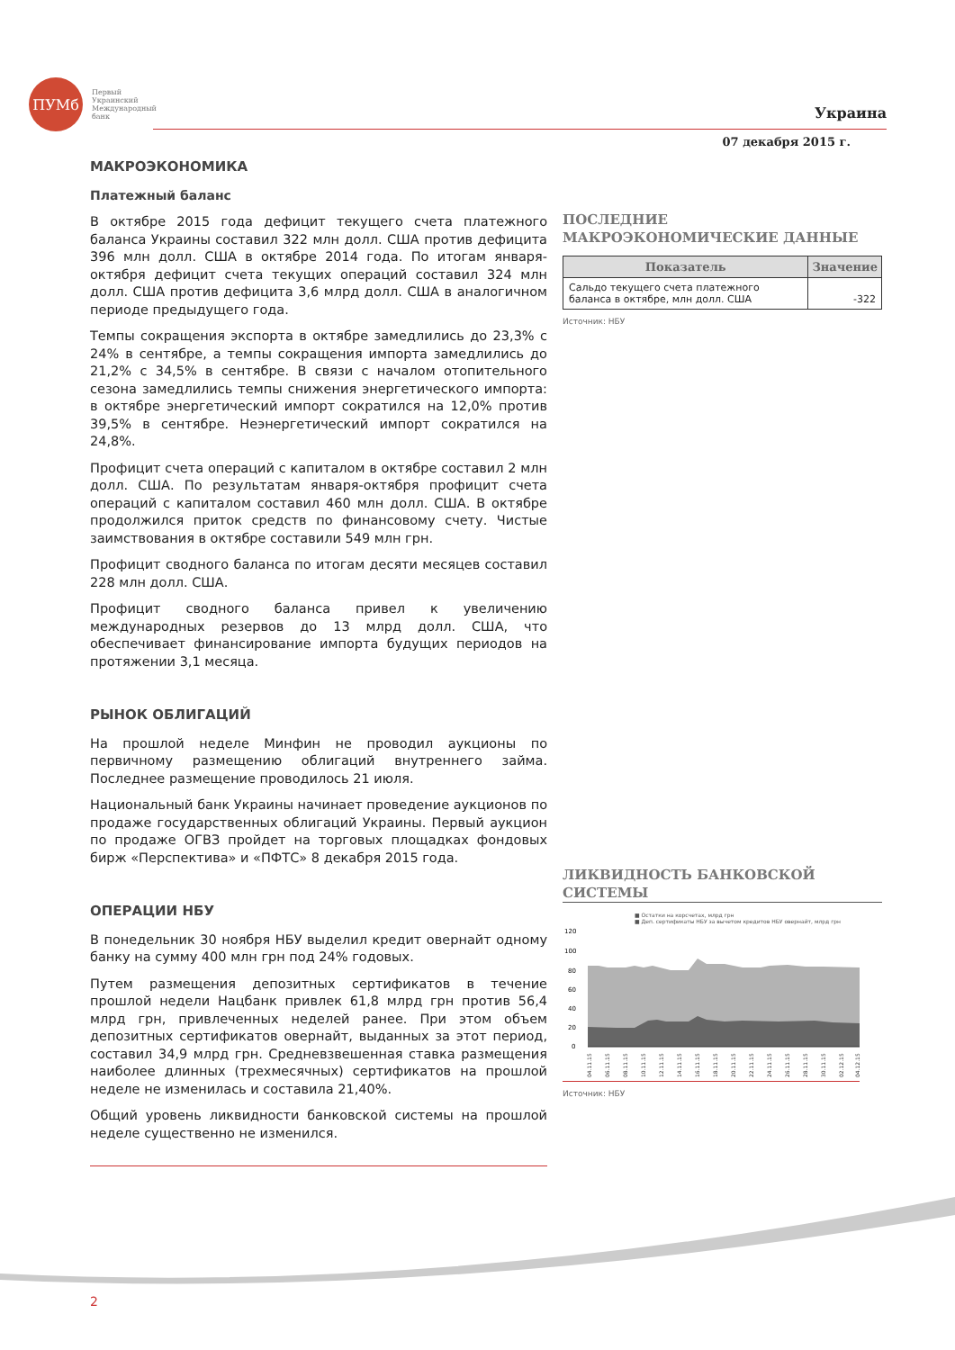ПУМб
Первый
Украинский
Международный
банк
Украина
07 декабря 2015 г.
МАКРОЭКОНОМИКА
Платежный баланс
В октябре 2015 года дефицит текущего счета платежного баланса Украины составил 322 млн долл. США против дефицита 396 млн долл. США в октябре 2014 года. По итогам января-октября дефицит счета текущих операций составил 324 млн долл. США против дефицита 3,6 млрд долл. США в аналогичном периоде предыдущего года.
Темпы сокращения экспорта в октябре замедлились до 23,3% с 24% в сентябре, а темпы сокращения импорта замедлились до 21,2% с 34,5% в сентябре. В связи с началом отопительного сезона замедлились темпы снижения энергетического импорта: в октябре энергетический импорт сократился на 12,0% против 39,5% в сентябре. Неэнергетический импорт сократился на 24,8%.
Профицит счета операций с капиталом в октябре составил 2 млн долл. США. По результатам января-октября профицит счета операций с капиталом составил 460 млн долл. США. В октябре продолжился приток средств по финансовому счету. Чистые заимствования в октябре составили 549 млн грн.
Профицит сводного баланса по итогам десяти месяцев составил 228 млн долл. США.
Профицит сводного баланса привел к увеличению международных резервов до 13 млрд долл. США, что обеспечивает финансирование импорта будущих периодов на протяжении 3,1 месяца.
РЫНОК ОБЛИГАЦИЙ
На прошлой неделе Минфин не проводил аукционы по первичному размещению облигаций внутреннего займа. Последнее размещение проводилось 21 июля.
Национальный банк Украины начинает проведение аукционов по продаже государственных облигаций Украины. Первый аукцион по продаже ОГВЗ пройдет на торговых площадках фондовых бирж «Перспектива» и «ПФТС» 8 декабря 2015 года.
ОПЕРАЦИИ НБУ
В понедельник 30 ноября НБУ выделил кредит овернайт одному банку на сумму 400 млн грн под 24% годовых.
Путем размещения депозитных сертификатов в течение прошлой недели Нацбанк привлек 61,8 млрд грн против 56,4 млрд грн, привлеченных неделей ранее. При этом объем депозитных сертификатов овернайт, выданных за этот период, составил 34,9 млрд грн. Средневзвешенная ставка размещения наиболее длинных (трехмесячных) сертификатов на прошлой неделе не изменилась и составила 21,40%.
Общий уровень ликвидности банковской системы на прошлой неделе существенно не изменился.
ПОСЛЕДНИЕ МАКРОЭКОНОМИЧЕСКИЕ ДАННЫЕ
| Показатель | Значение |
| --- | --- |
| Сальдо текущего счета платежного баланса в октябре, млн долл. США | -322 |
Источник: НБУ
ЛИКВИДНОСТЬ БАНКОВСКОЙ СИСТЕМЫ
■ Остатки на корсчетах, млрд грн
■ Деп. сертификаты НБУ за вычетом кредитов НБУ овернайт, млрд грн
120
100
80
60
40
20
0
04.11.15
06.11.15
08.11.15
10.11.15
12.11.15
14.11.15
16.11.15
18.11.15
20.11.15
22.11.15
24.11.15
26.11.15
28.11.15
30.11.15
02.12.15
04.12.15
Источник: НБУ
2